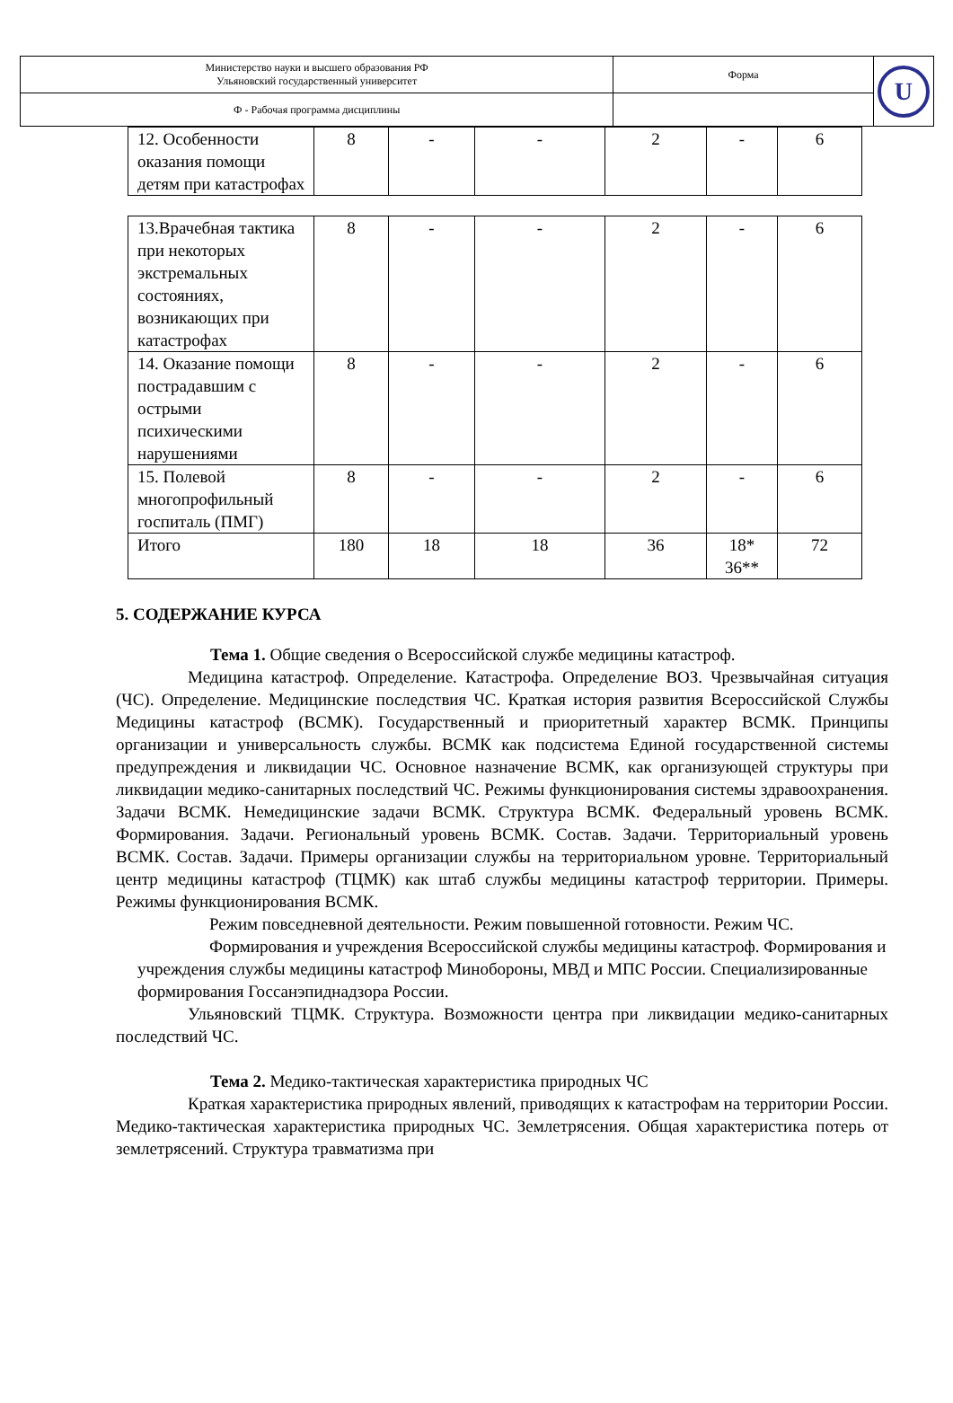| Министерство науки и высшего образования РФ Ульяновский государственный университет | Форма | U |
| Ф - Рабочая программа дисциплины | | |
| 12. Особенности оказания помощи детям при катастрофах | 8 | - | - | 2 | - | 6 |
| 13.Врачебная тактика при некоторых экстремальных состояниях, возникающих при катастрофах | 8 | - | - | 2 | - | 6 |
| 14. Оказание помощи пострадавшим с острыми психическими нарушениями | 8 | - | - | 2 | - | 6 |
| 15. Полевой многопрофильный госпиталь (ПМГ) | 8 | - | - | 2 | - | 6 |
| Итого | 180 | 18 | 18 | 36 | 18* 36** | 72 |
5. СОДЕРЖАНИЕ КУРСА
Тема 1. Общие сведения о Всероссийской службе медицины катастроф.
Медицина катастроф. Определение. Катастрофа. Определение ВОЗ. Чрезвычайная ситуация (ЧС). Определение. Медицинские последствия ЧС. Краткая история развития Всероссийской Службы Медицины катастроф (ВСМК). Государственный и приоритетный характер ВСМК. Принципы организации и универсальность службы. ВСМК как подсистема Единой государственной системы предупреждения и ликвидации ЧС. Основное назначение ВСМК, как организующей структуры при ликвидации медико-санитарных последствий ЧС. Режимы функционирования системы здравоохранения. Задачи ВСМК. Немедицинские задачи ВСМК. Структура ВСМК. Федеральный уровень ВСМК. Формирования. Задачи. Региональный уровень ВСМК. Состав. Задачи. Территориальный уровень ВСМК. Состав. Задачи. Примеры организации службы на территориальном уровне. Территориальный центр медицины катастроф (ТЦМК) как штаб службы медицины катастроф территории. Примеры. Режимы функционирования ВСМК.
Режим повседневной деятельности. Режим повышенной готовности. Режим ЧС.
Формирования и учреждения Всероссийской службы медицины катастроф. Формирования и учреждения службы медицины катастроф Минобороны, МВД и МПС России. Специализированные формирования Госсанэпиднадзора России.
Ульяновский ТЦМК. Структура. Возможности центра при ликвидации медико-санитарных последствий ЧС.
Тема 2. Медико-тактическая характеристика природных ЧС
Краткая характеристика природных явлений, приводящих к катастрофам на территории России. Медико-тактическая характеристика природных ЧС. Землетрясения. Общая характеристика потерь от землетрясений. Структура травматизма при